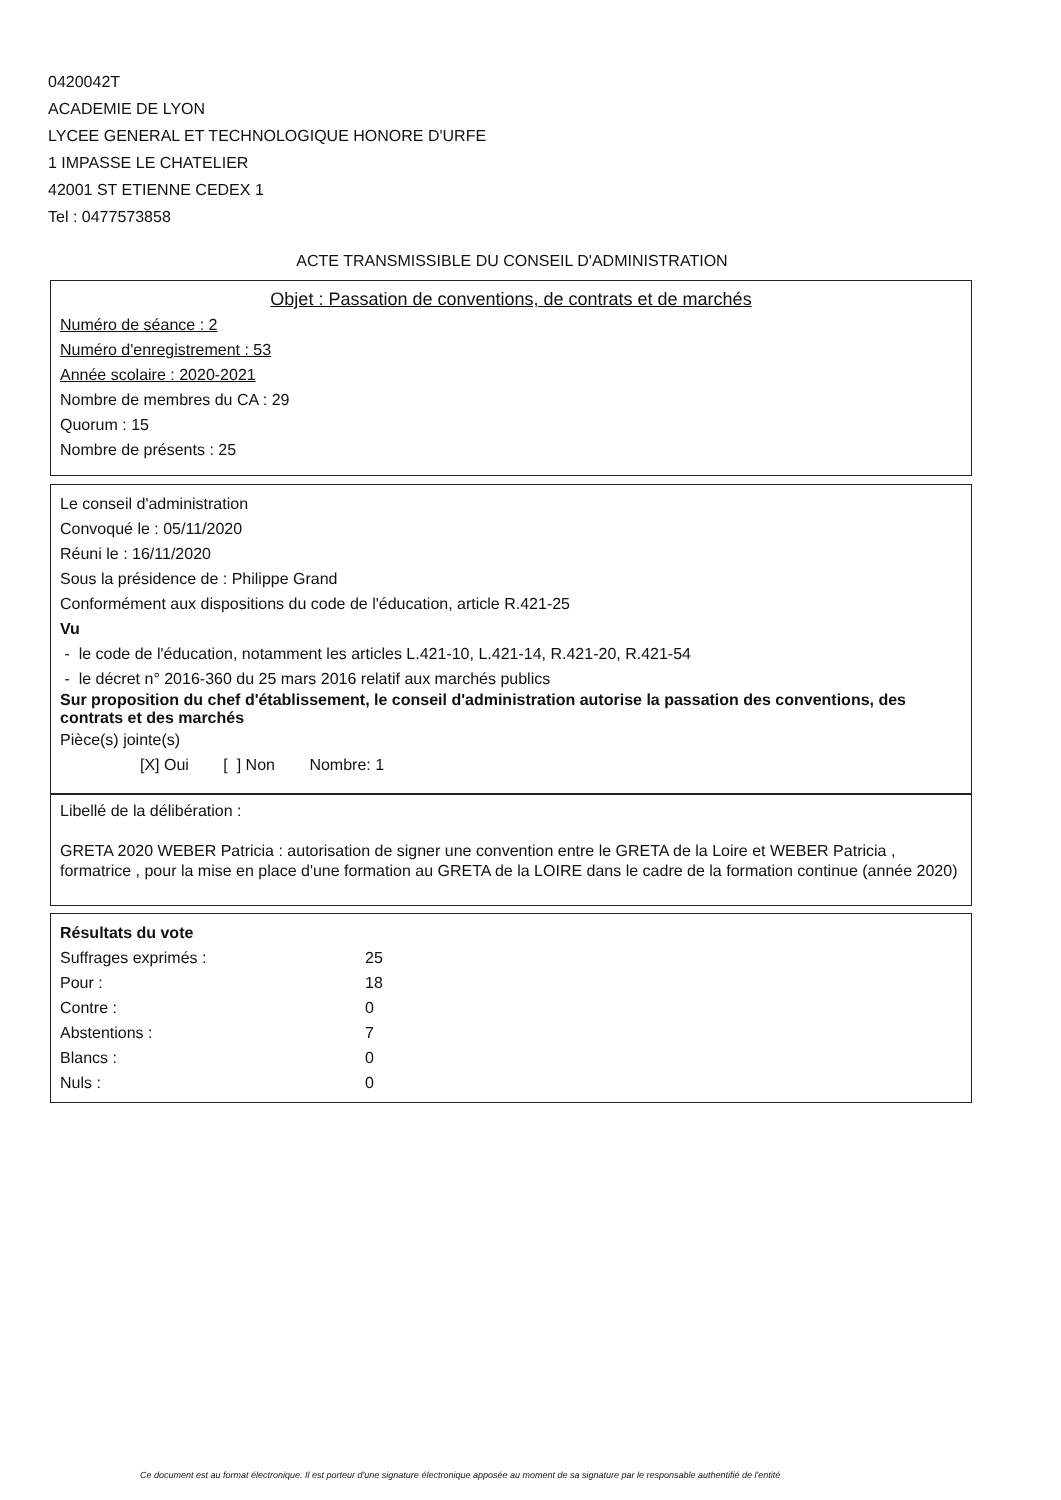0420042T
ACADEMIE DE LYON
LYCEE GENERAL ET TECHNOLOGIQUE HONORE D'URFE
1 IMPASSE LE CHATELIER
42001 ST ETIENNE CEDEX 1
Tel : 0477573858
ACTE TRANSMISSIBLE DU CONSEIL D'ADMINISTRATION
Objet : Passation de conventions, de contrats et de marchés
Numéro de séance : 2
Numéro d'enregistrement : 53
Année scolaire : 2020-2021
Nombre de membres du CA : 29
Quorum : 15
Nombre de présents : 25
Le conseil d'administration
Convoqué le : 05/11/2020
Réuni le : 16/11/2020
Sous la présidence de : Philippe Grand
Conformément aux dispositions du code de l'éducation, article R.421-25
Vu
- le code de l'éducation, notamment les articles L.421-10, L.421-14, R.421-20, R.421-54
- le décret n° 2016-360 du 25 mars 2016 relatif aux marchés publics
Sur proposition du chef d'établissement, le conseil d'administration autorise la passation des conventions, des contrats et des marchés
Pièce(s) jointe(s)
[X] Oui [ ] Non Nombre: 1
Libellé de la délibération :
GRETA 2020 WEBER Patricia : autorisation de signer une convention entre le GRETA de la Loire et WEBER Patricia , formatrice , pour la mise en place d'une formation au GRETA de la LOIRE dans le cadre de la formation continue (année 2020)
Résultats du vote
| Suffrages exprimés : | 25 |
| Pour : | 18 |
| Contre : | 0 |
| Abstentions : | 7 |
| Blancs : | 0 |
| Nuls : | 0 |
Ce document est au format électronique. Il est porteur d'une signature électronique apposée au moment de sa signature par le responsable authentifié de l'entité